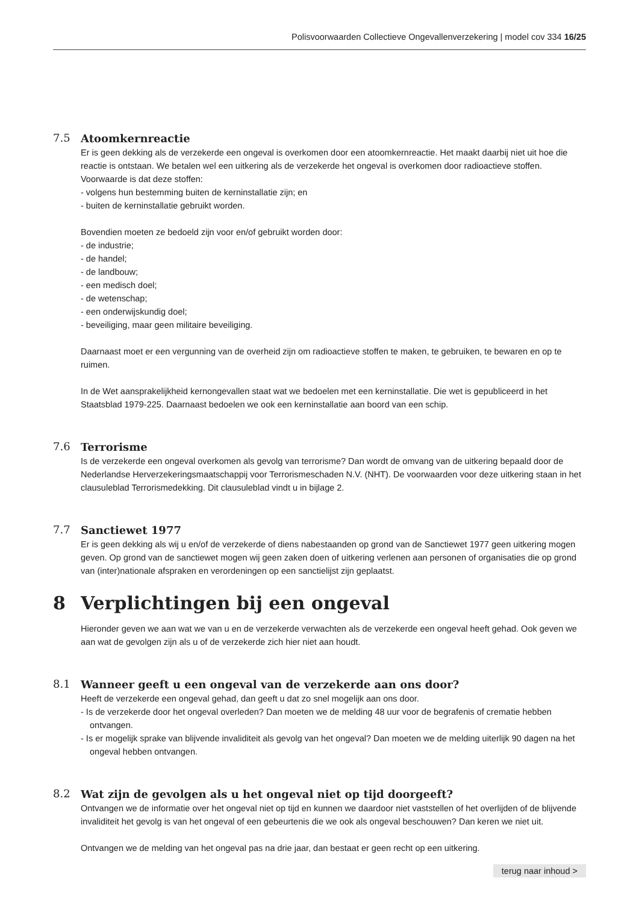Polisvoorwaarden Collectieve Ongevallenverzekering | model cov 334 16/25
7.5
Atoomkernreactie
Er is geen dekking als de verzekerde een ongeval is overkomen door een atoomkernreactie. Het maakt daarbij niet uit hoe die reactie is ontstaan. We betalen wel een uitkering als de verzekerde het ongeval is overkomen door radioactieve stoffen. Voorwaarde is dat deze stoffen:
- volgens hun bestemming buiten de kerninstallatie zijn; en
- buiten de kerninstallatie gebruikt worden.
Bovendien moeten ze bedoeld zijn voor en/of gebruikt worden door:
- de industrie;
- de handel;
- de landbouw;
- een medisch doel;
- de wetenschap;
- een onderwijskundig doel;
- beveiliging, maar geen militaire beveiliging.
Daarnaast moet er een vergunning van de overheid zijn om radioactieve stoffen te maken, te gebruiken, te bewaren en op te ruimen.
In de Wet aansprakelijkheid kernongevallen staat wat we bedoelen met een kerninstallatie. Die wet is gepubliceerd in het Staatsblad 1979-225. Daarnaast bedoelen we ook een kerninstallatie aan boord van een schip.
7.6
Terrorisme
Is de verzekerde een ongeval overkomen als gevolg van terrorisme? Dan wordt de omvang van de uitkering bepaald door de Nederlandse Herverzekeringsmaatschappij voor Terrorismeschaden N.V. (NHT). De voorwaarden voor deze uitkering staan in het clausuleblad Terrorismedekking. Dit clausuleblad vindt u in bijlage 2.
7.7
Sanctiewet 1977
Er is geen dekking als wij u en/of de verzekerde of diens nabestaanden op grond van de Sanctiewet 1977 geen uitkering mogen geven. Op grond van de sanctiewet mogen wij geen zaken doen of uitkering verlenen aan personen of organisaties die op grond van (inter)nationale afspraken en verordeningen op een sanctielijst zijn geplaatst.
8 Verplichtingen bij een ongeval
Hieronder geven we aan wat we van u en de verzekerde verwachten als de verzekerde een ongeval heeft gehad. Ook geven we aan wat de gevolgen zijn als u of de verzekerde zich hier niet aan houdt.
8.1
Wanneer geeft u een ongeval van de verzekerde aan ons door?
Heeft de verzekerde een ongeval gehad, dan geeft u dat zo snel mogelijk aan ons door.
- Is de verzekerde door het ongeval overleden? Dan moeten we de melding 48 uur voor de begrafenis of crematie hebben ontvangen.
- Is er mogelijk sprake van blijvende invaliditeit als gevolg van het ongeval? Dan moeten we de melding uiterlijk 90 dagen na het ongeval hebben ontvangen.
8.2
Wat zijn de gevolgen als u het ongeval niet op tijd doorgeeft?
Ontvangen we de informatie over het ongeval niet op tijd en kunnen we daardoor niet vaststellen of het overlijden of de blijvende invaliditeit het gevolg is van het ongeval of een gebeurtenis die we ook als ongeval beschouwen? Dan keren we niet uit.
Ontvangen we de melding van het ongeval pas na drie jaar, dan bestaat er geen recht op een uitkering.
terug naar inhoud >